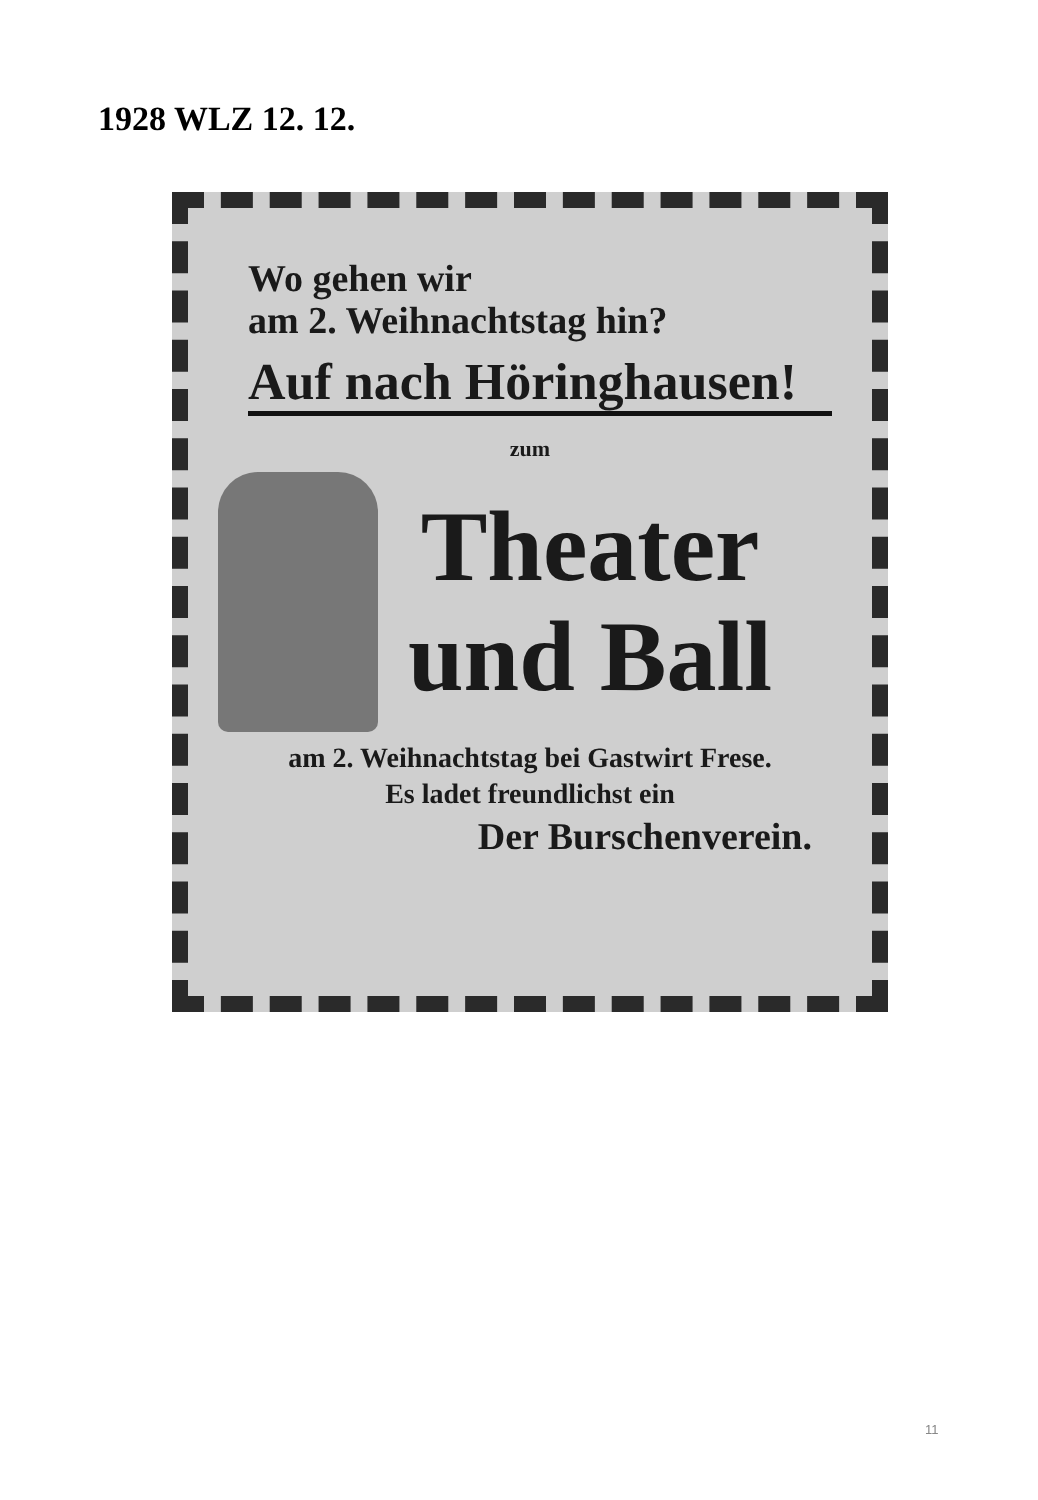1928 WLZ 12. 12.
Wo gehen wir
am 2. Weihnachtstag hin?
Auf nach Höringhausen!
zum
Theater
und Ball
am 2. Weihnachtstag bei Gastwirt Frese.
Es ladet freundlichst ein
Der Burschenverein.
11